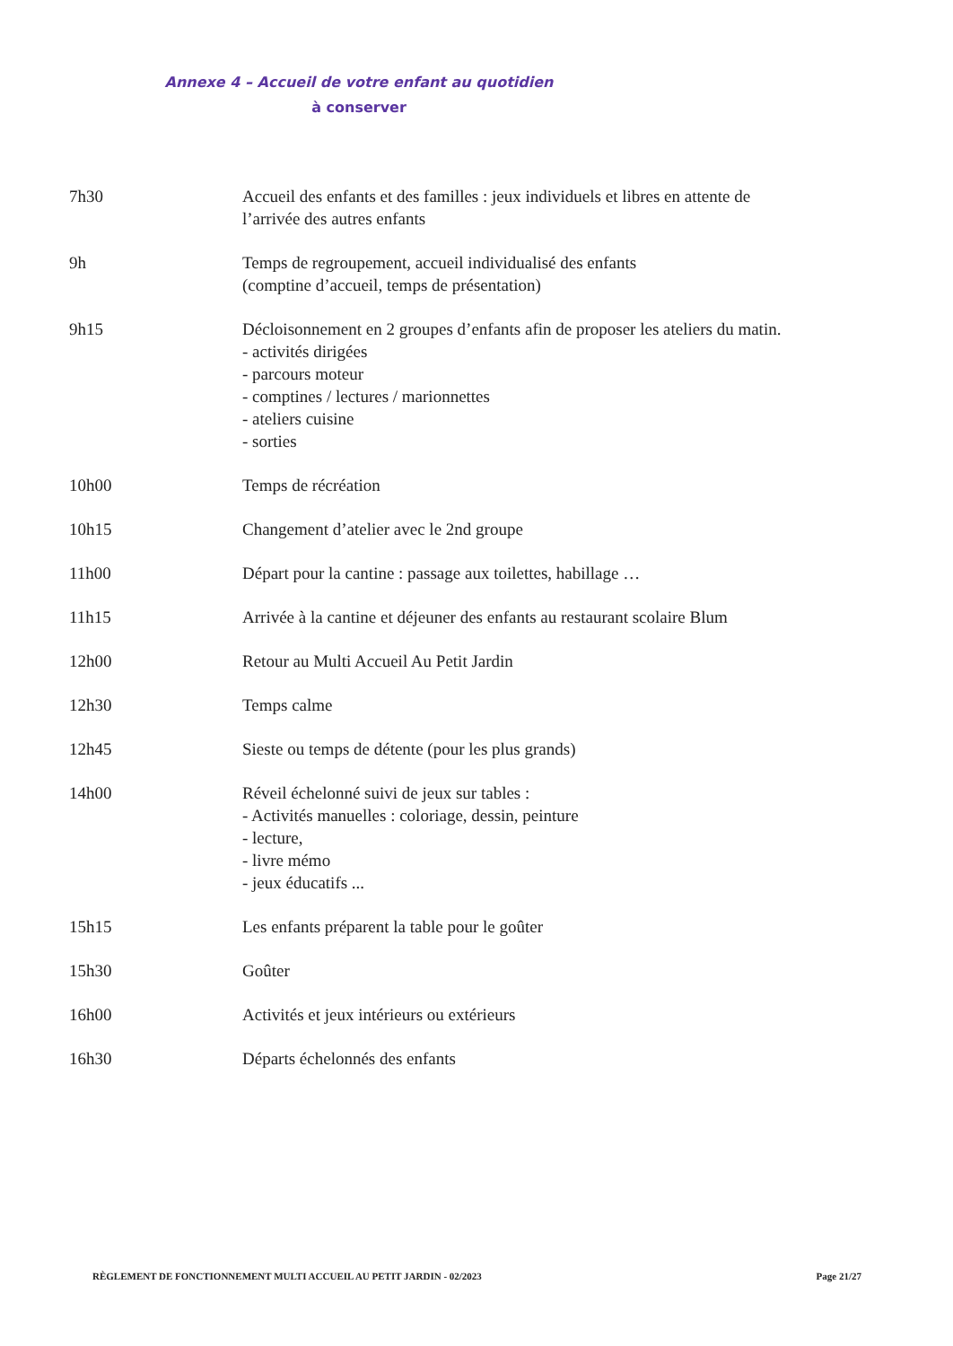Annexe 4 – Accueil de votre enfant au quotidien
à conserver
7h30 Accueil des enfants et des familles : jeux individuels et libres en attente de
l’arrivée des autres enfants
9h Temps de regroupement, accueil individualisé des enfants
(comptine d’accueil, temps de présentation)
9h15 Décloisonnement en 2 groupes d’enfants afin de proposer les ateliers du matin.
- activités dirigées
- parcours moteur
- comptines / lectures / marionnettes
- ateliers cuisine
- sorties
10h00 Temps de récréation
10h15 Changement d’atelier avec le 2nd groupe
11h00 Départ pour la cantine : passage aux toilettes, habillage …
11h15 Arrivée à la cantine et déjeuner des enfants au restaurant scolaire Blum
12h00 Retour au Multi Accueil Au Petit Jardin
12h30 Temps calme
12h45 Sieste ou temps de détente (pour les plus grands)
14h00 Réveil échelonné suivi de jeux sur tables :
- Activités manuelles : coloriage, dessin, peinture
- lecture,
- livre mémo
- jeux éducatifs ...
15h15 Les enfants préparent la table pour le goûter
15h30 Goûter
16h00 Activités et jeux intérieurs ou extérieurs
16h30 Départs échelonnés des enfants
RÈGLEMENT DE FONCTIONNEMENT MULTI ACCUEIL AU PETIT JARDIN - 02/2023 Page 21/27